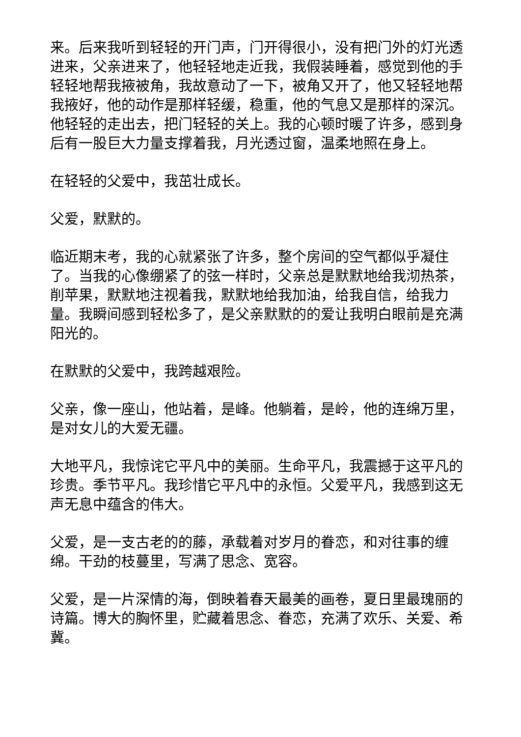来。后来我听到轻轻的开门声，门开得很小，没有把门外的灯光透进来，父亲进来了，他轻轻地走近我，我假装睡着，感觉到他的手轻轻地帮我掖被角，我故意动了一下，被角又开了，他又轻轻地帮我掖好，他的动作是那样轻缓，稳重，他的气息又是那样的深沉。他轻轻的走出去，把门轻轻的关上。我的心顿时暖了许多，感到身后有一股巨大力量支撑着我，月光透过窗，温柔地照在身上。
在轻轻的父爱中，我茁壮成长。
父爱，默默的。
临近期末考，我的心就紧张了许多，整个房间的空气都似乎凝住了。当我的心像绷紧了的弦一样时，父亲总是默默地给我沏热茶，削苹果，默默地注视着我，默默地给我加油，给我自信，给我力量。我瞬间感到轻松多了，是父亲默默的的爱让我明白眼前是充满阳光的。
在默默的父爱中，我跨越艰险。
父亲，像一座山，他站着，是峰。他躺着，是岭，他的连绵万里，是对女儿的大爱无疆。
大地平凡，我惊诧它平凡中的美丽。生命平凡，我震撼于这平凡的珍贵。季节平凡。我珍惜它平凡中的永恒。父爱平凡，我感到这无声无息中蕴含的伟大。
父爱，是一支古老的的藤，承载着对岁月的眷恋，和对往事的缠绵。干劲的枝蔓里，写满了思念、宽容。
父爱，是一片深情的海，倒映着春天最美的画卷，夏日里最瑰丽的诗篇。博大的胸怀里，贮藏着思念、眷恋，充满了欢乐、关爱、希冀。